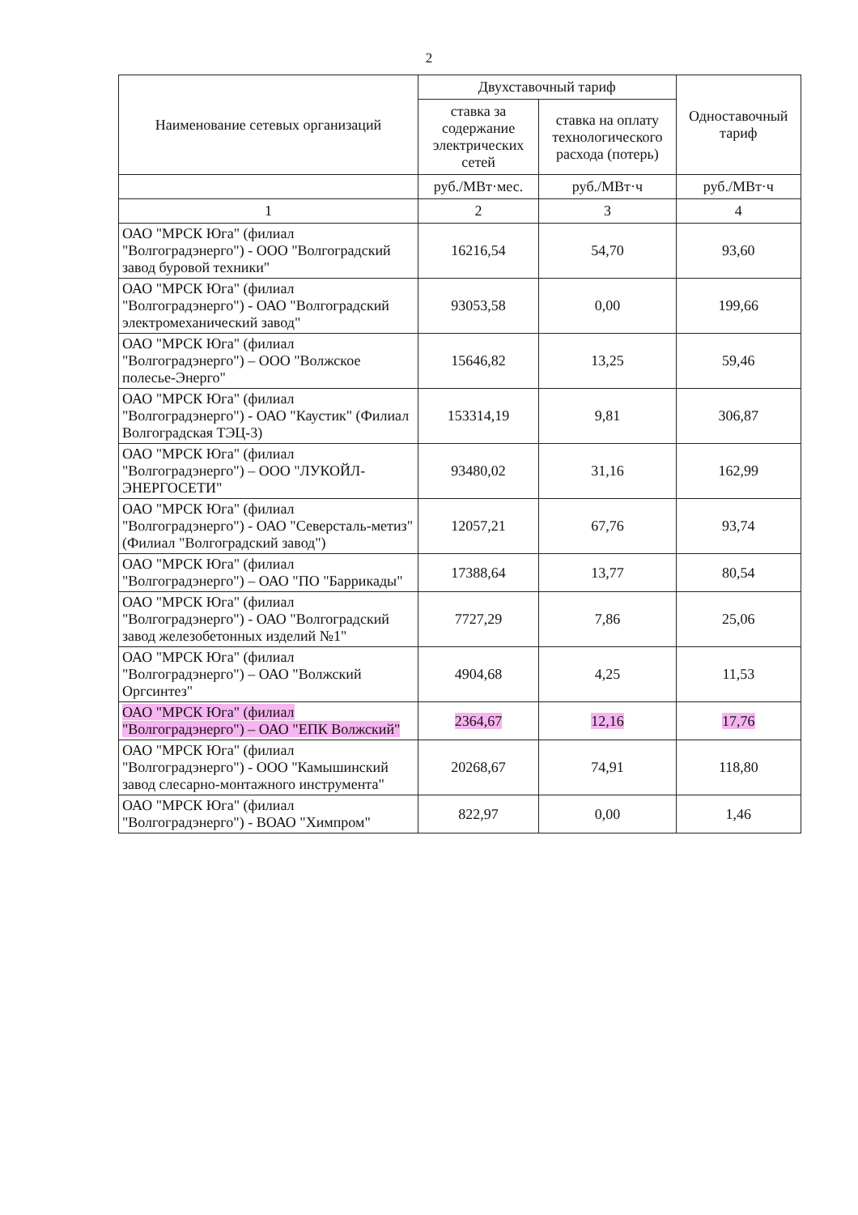2
| Наименование сетевых организаций | Двухставочный тариф | | Одноставочный тариф |
| --- | --- | --- | --- |
| | ставка за содержание электрических сетей | ставка на оплату технологического расхода (потерь) | |
| | руб./МВт·мес. | руб./МВт·ч | руб./МВт·ч |
| 1 | 2 | 3 | 4 |
| ОАО "МРСК Юга" (филиал "Волгоградэнерго") - ООО "Волгоградский завод буровой техники" | 16216,54 | 54,70 | 93,60 |
| ОАО "МРСК Юга" (филиал "Волгоградэнерго") - ОАО "Волгоградский электромеханический завод" | 93053,58 | 0,00 | 199,66 |
| ОАО "МРСК Юга" (филиал "Волгоградэнерго") – ООО "Волжское полесье-Энерго" | 15646,82 | 13,25 | 59,46 |
| ОАО "МРСК Юга" (филиал "Волгоградэнерго") - ОАО "Каустик" (Филиал Волгоградская ТЭЦ-3) | 153314,19 | 9,81 | 306,87 |
| ОАО "МРСК Юга" (филиал "Волгоградэнерго") – ООО "ЛУКОЙЛ-ЭНЕРГОСЕТИ" | 93480,02 | 31,16 | 162,99 |
| ОАО "МРСК Юга" (филиал "Волгоградэнерго") - ОАО "Северсталь-метиз" (Филиал "Волгоградский завод") | 12057,21 | 67,76 | 93,74 |
| ОАО "МРСК Юга" (филиал "Волгоградэнерго") – ОАО "ПО "Баррикады" | 17388,64 | 13,77 | 80,54 |
| ОАО "МРСК Юга" (филиал "Волгоградэнерго") - ОАО "Волгоградский завод железобетонных изделий №1" | 7727,29 | 7,86 | 25,06 |
| ОАО "МРСК Юга" (филиал "Волгоградэнерго") – ОАО "Волжский Оргсинтез" | 4904,68 | 4,25 | 11,53 |
| ОАО "МРСК Юга" (филиал "Волгоградэнерго") – ОАО "ЕПК Волжский" | 2364,67 | 12,16 | 17,76 |
| ОАО "МРСК Юга" (филиал "Волгоградэнерго") - ООО "Камышинский завод слесарно-монтажного инструмента" | 20268,67 | 74,91 | 118,80 |
| ОАО "МРСК Юга" (филиал "Волгоградэнерго") - ВОАО "Химпром" | 822,97 | 0,00 | 1,46 |